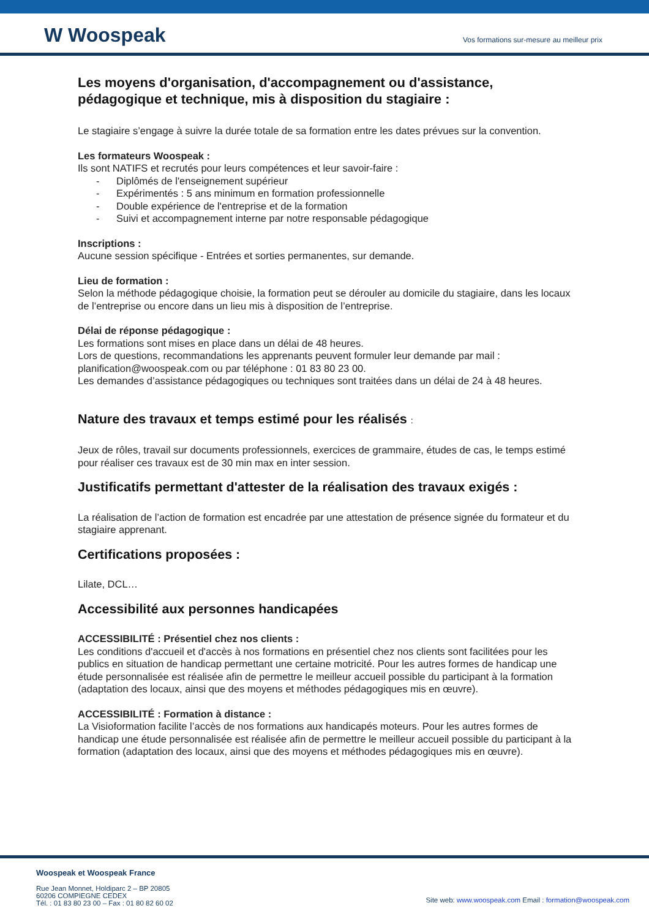W Woospeak
Vos formations sur-mesure au meilleur prix
Les moyens d'organisation, d'accompagnement ou d'assistance, pédagogique et technique, mis à disposition du stagiaire :
Le stagiaire s’engage à suivre la durée totale de sa formation entre les dates prévues sur la convention.
Les formateurs Woospeak :
Ils sont NATIFS et recrutés pour leurs compétences et leur savoir-faire :
- Diplômés de l'enseignement supérieur
- Expérimentés : 5 ans minimum en formation professionnelle
- Double expérience de l'entreprise et de la formation
- Suivi et accompagnement interne par notre responsable pédagogique
Inscriptions :
Aucune session spécifique - Entrées et sorties permanentes, sur demande.
Lieu de formation :
Selon la méthode pédagogique choisie, la formation peut se dérouler au domicile du stagiaire, dans les locaux de l’entreprise ou encore dans un lieu mis à disposition de l’entreprise.
Délai de réponse pédagogique :
Les formations sont mises en place dans un délai de 48 heures.
Lors de questions, recommandations les apprenants peuvent formuler leur demande par mail : planification@woospeak.com ou par téléphone : 01 83 80 23 00.
Les demandes d’assistance pédagogiques ou techniques sont traitées dans un délai de 24 à 48 heures.
Nature des travaux et temps estimé pour les réalisés :
Jeux de rôles, travail sur documents professionnels, exercices de grammaire, études de cas, le temps estimé pour réaliser ces travaux est de 30 min max en inter session.
Justificatifs permettant d'attester de la réalisation des travaux exigés :
La réalisation de l’action de formation est encadrée par une attestation de présence signée du formateur et du stagiaire apprenant.
Certifications proposées :
Lilate, DCL…
Accessibilité aux personnes handicapées
ACCESSIBILITÉ : Présentiel chez nos clients :
Les conditions d'accueil et d'accès à nos formations en présentiel chez nos clients sont facilitées pour les publics en situation de handicap permettant une certaine motricité. Pour les autres formes de handicap une étude personnalisée est réalisée afin de permettre le meilleur accueil possible du participant à la formation (adaptation des locaux, ainsi que des moyens et méthodes pédagogiques mis en œuvre).
ACCESSIBILITÉ : Formation à distance :
La Visioformation facilite l’accès de nos formations aux handicapés moteurs. Pour les autres formes de handicap une étude personnalisée est réalisée afin de permettre le meilleur accueil possible du participant à la formation (adaptation des locaux, ainsi que des moyens et méthodes pédagogiques mis en œuvre).
Woospeak et Woospeak France
Rue Jean Monnet, Holdiparc 2 – BP 20805
60206 COMPIEGNE CEDEX
Tél. : 01 83 80 23 00 – Fax : 01 80 82 60 02
Site web: www.woospeak.com Email : formation@woospeak.com